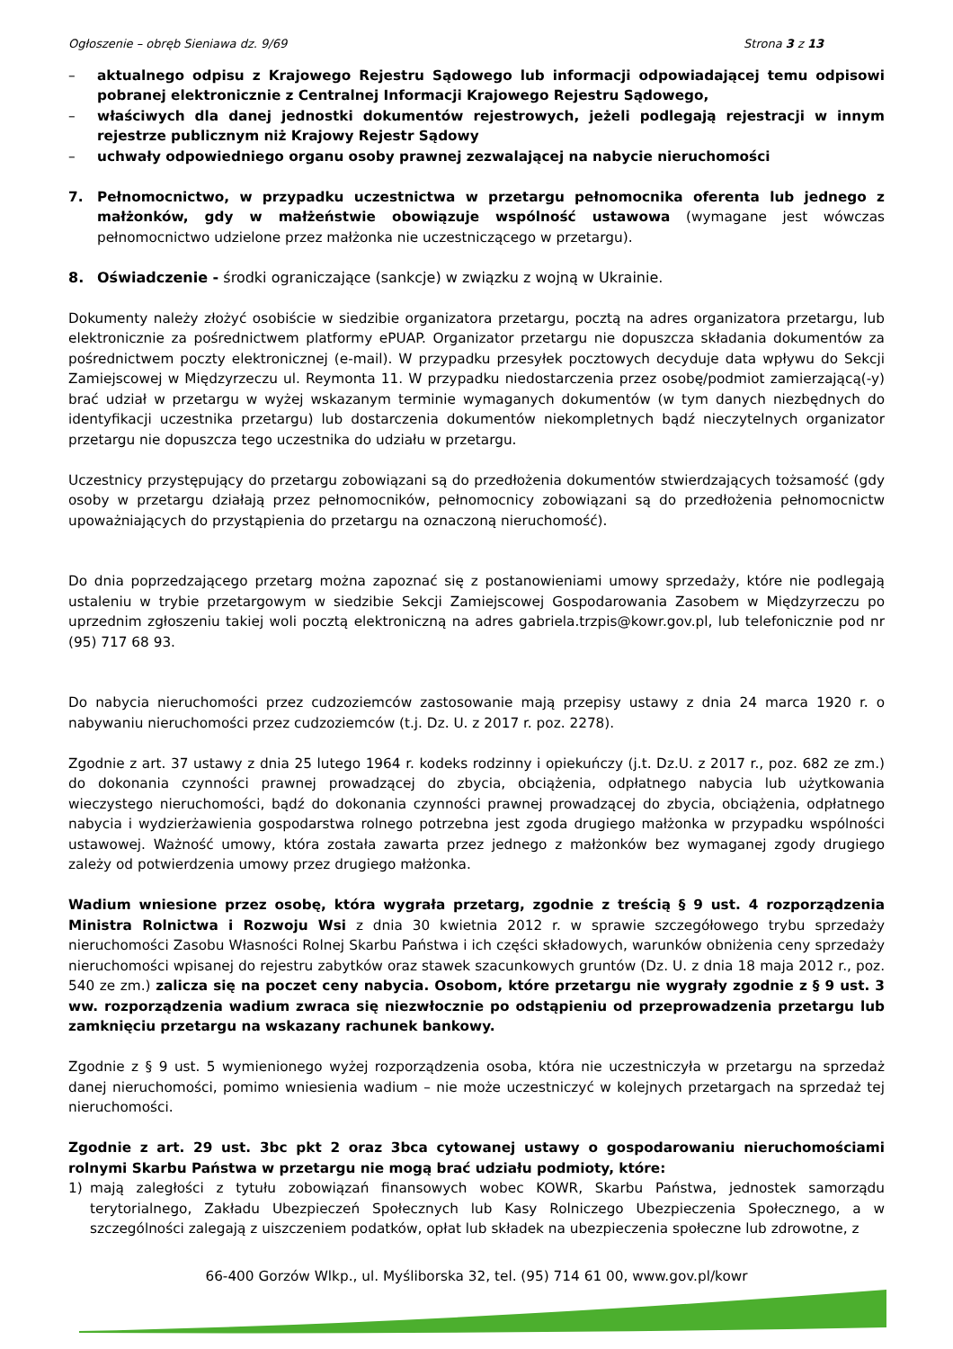Ogłoszenie – obręb Sieniawa dz. 9/69 Strona 3 z 13
– aktualnego odpisu z Krajowego Rejestru Sądowego lub informacji odpowiadającej temu odpisowi pobranej elektronicznie z Centralnej Informacji Krajowego Rejestru Sądowego,
– właściwych dla danej jednostki dokumentów rejestrowych, jeżeli podlegają rejestracji w innym rejestrze publicznym niż Krajowy Rejestr Sądowy
– uchwały odpowiedniego organu osoby prawnej zezwalającej na nabycie nieruchomości
7. Pełnomocnictwo, w przypadku uczestnictwa w przetargu pełnomocnika oferenta lub jednego z małżonków, gdy w małżeństwie obowiązuje wspólność ustawowa (wymagane jest wówczas pełnomocnictwo udzielone przez małżonka nie uczestniczącego w przetargu).
8. Oświadczenie - środki ograniczające (sankcje) w związku z wojną w Ukrainie.
Dokumenty należy złożyć osobiście w siedzibie organizatora przetargu, pocztą na adres organizatora przetargu, lub elektronicznie za pośrednictwem platformy ePUAP. Organizator przetargu nie dopuszcza składania dokumentów za pośrednictwem poczty elektronicznej (e-mail). W przypadku przesyłek pocztowych decyduje data wpływu do Sekcji Zamiejscowej w Międzyrzeczu ul. Reymonta 11. W przypadku niedostarczenia przez osobę/podmiot zamierzającą(-y) brać udział w przetargu w wyżej wskazanym terminie wymaganych dokumentów (w tym danych niezbędnych do identyfikacji uczestnika przetargu) lub dostarczenia dokumentów niekompletnych bądź nieczytelnych organizator przetargu nie dopuszcza tego uczestnika do udziału w przetargu.
Uczestnicy przystępujący do przetargu zobowiązani są do przedłożenia dokumentów stwierdzających tożsamość (gdy osoby w przetargu działają przez pełnomocników, pełnomocnicy zobowiązani są do przedłożenia pełnomocnictw upoważniających do przystąpienia do przetargu na oznaczoną nieruchomość).
Do dnia poprzedzającego przetarg można zapoznać się z postanowieniami umowy sprzedaży, które nie podlegają ustaleniu w trybie przetargowym w siedzibie Sekcji Zamiejscowej Gospodarowania Zasobem w Międzyrzeczu po uprzednim zgłoszeniu takiej woli pocztą elektroniczną na adres gabriela.trzpis@kowr.gov.pl, lub telefonicznie pod nr (95) 717 68 93.
Do nabycia nieruchomości przez cudzoziemców zastosowanie mają przepisy ustawy z dnia 24 marca 1920 r. o nabywaniu nieruchomości przez cudzoziemców (t.j. Dz. U. z 2017 r. poz. 2278).
Zgodnie z art. 37 ustawy z dnia 25 lutego 1964 r. kodeks rodzinny i opiekuńczy (j.t. Dz.U. z 2017 r., poz. 682 ze zm.) do dokonania czynności prawnej prowadzącej do zbycia, obciążenia, odpłatnego nabycia lub użytkowania wieczystego nieruchomości, bądź do dokonania czynności prawnej prowadzącej do zbycia, obciążenia, odpłatnego nabycia i wydzierżawienia gospodarstwa rolnego potrzebna jest zgoda drugiego małżonka w przypadku wspólności ustawowej. Ważność umowy, która została zawarta przez jednego z małżonków bez wymaganej zgody drugiego zależy od potwierdzenia umowy przez drugiego małżonka.
Wadium wniesione przez osobę, która wygrała przetarg, zgodnie z treścią § 9 ust. 4 rozporządzenia Ministra Rolnictwa i Rozwoju Wsi z dnia 30 kwietnia 2012 r. w sprawie szczegółowego trybu sprzedaży nieruchomości Zasobu Własności Rolnej Skarbu Państwa i ich części składowych, warunków obniżenia ceny sprzedaży nieruchomości wpisanej do rejestru zabytków oraz stawek szacunkowych gruntów (Dz. U. z dnia 18 maja 2012 r., poz. 540 ze zm.) zalicza się na poczet ceny nabycia. Osobom, które przetargu nie wygrały zgodnie z § 9 ust. 3 ww. rozporządzenia wadium zwraca się niezwłocznie po odstąpieniu od przeprowadzenia przetargu lub zamknięciu przetargu na wskazany rachunek bankowy.
Zgodnie z § 9 ust. 5 wymienionego wyżej rozporządzenia osoba, która nie uczestniczyła w przetargu na sprzedaż danej nieruchomości, pomimo wniesienia wadium – nie może uczestniczyć w kolejnych przetargach na sprzedaż tej nieruchomości.
Zgodnie z art. 29 ust. 3bc pkt 2 oraz 3bca cytowanej ustawy o gospodarowaniu nieruchomościami rolnymi Skarbu Państwa w przetargu nie mogą brać udziału podmioty, które:
1) mają zaległości z tytułu zobowiązań finansowych wobec KOWR, Skarbu Państwa, jednostek samorządu terytorialnego, Zakładu Ubezpieczeń Społecznych lub Kasy Rolniczego Ubezpieczenia Społecznego, a w szczególności zalegają z uiszczeniem podatków, opłat lub składek na ubezpieczenia społeczne lub zdrowotne, z
66-400 Gorzów Wlkp., ul. Myśliborska 32, tel. (95) 714 61 00, www.gov.pl/kowr